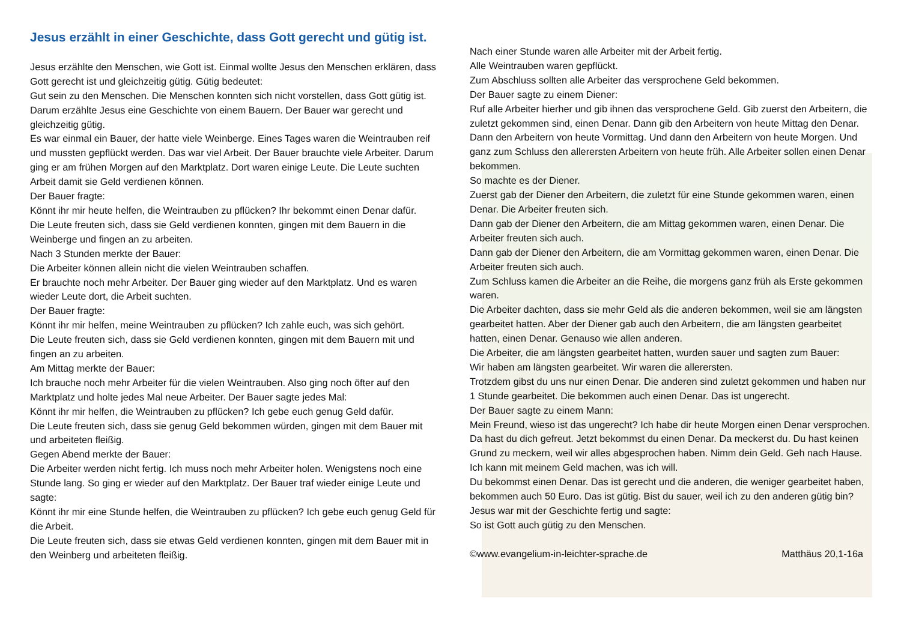Jesus erzählt in einer Geschichte, dass Gott gerecht und gütig ist.
Jesus erzählte den Menschen, wie Gott ist. Einmal wollte Jesus den Menschen erklären, dass Gott gerecht ist und gleichzeitig gütig. Gütig bedeutet:
Gut sein zu den Menschen. Die Menschen konnten sich nicht vorstellen, dass Gott gütig ist. Darum erzählte Jesus eine Geschichte von einem Bauern. Der Bauer war gerecht und gleichzeitig gütig.
Es war einmal ein Bauer, der hatte viele Weinberge. Eines Tages waren die Weintrauben reif und mussten gepflückt werden. Das war viel Arbeit. Der Bauer brauchte viele Arbeiter. Darum ging er am frühen Morgen auf den Marktplatz. Dort waren einige Leute. Die Leute suchten Arbeit damit sie Geld verdienen können.
Der Bauer fragte:
Könnt ihr mir heute helfen, die Weintrauben zu pflücken? Ihr bekommt einen Denar dafür.
Die Leute freuten sich, dass sie Geld verdienen konnten, gingen mit dem Bauern in die Weinberge und fingen an zu arbeiten.
Nach 3 Stunden merkte der Bauer:
Die Arbeiter können allein nicht die vielen Weintrauben schaffen.
Er brauchte noch mehr Arbeiter. Der Bauer ging wieder auf den Marktplatz. Und es waren wieder Leute dort, die Arbeit suchten.
Der Bauer fragte:
Könnt ihr mir helfen, meine Weintrauben zu pflücken? Ich zahle euch, was sich gehört.
Die Leute freuten sich, dass sie Geld verdienen konnten, gingen mit dem Bauern mit und fingen an zu arbeiten.
Am Mittag merkte der Bauer:
Ich brauche noch mehr Arbeiter für die vielen Weintrauben. Also ging noch öfter auf den Marktplatz und holte jedes Mal neue Arbeiter. Der Bauer sagte jedes Mal:
Könnt ihr mir helfen, die Weintrauben zu pflücken? Ich gebe euch genug Geld dafür.
Die Leute freuten sich, dass sie genug Geld bekommen würden, gingen mit dem Bauer mit und arbeiteten fleißig.
Gegen Abend merkte der Bauer:
Die Arbeiter werden nicht fertig. Ich muss noch mehr Arbeiter holen. Wenigstens noch eine Stunde lang. So ging er wieder auf den Marktplatz. Der Bauer traf wieder einige Leute und sagte:
Könnt ihr mir eine Stunde helfen, die Weintrauben zu pflücken? Ich gebe euch genug Geld für die Arbeit.
Die Leute freuten sich, dass sie etwas Geld verdienen konnten, gingen mit dem Bauer mit in den Weinberg und arbeiteten fleißig.
Nach einer Stunde waren alle Arbeiter mit der Arbeit fertig.
Alle Weintrauben waren gepflückt.
Zum Abschluss sollten alle Arbeiter das versprochene Geld bekommen.
Der Bauer sagte zu einem Diener:
Ruf alle Arbeiter hierher und gib ihnen das versprochene Geld. Gib zuerst den Arbeitern, die zuletzt gekommen sind, einen Denar. Dann gib den Arbeitern von heute Mittag den Denar. Dann den Arbeitern von heute Vormittag. Und dann den Arbeitern von heute Morgen. Und ganz zum Schluss den allerersten Arbeitern von heute früh. Alle Arbeiter sollen einen Denar bekommen.
So machte es der Diener.
Zuerst gab der Diener den Arbeitern, die zuletzt für eine Stunde gekommen waren, einen Denar. Die Arbeiter freuten sich.
Dann gab der Diener den Arbeitern, die am Mittag gekommen waren, einen Denar. Die Arbeiter freuten sich auch.
Dann gab der Diener den Arbeitern, die am Vormittag gekommen waren, einen Denar. Die Arbeiter freuten sich auch.
Zum Schluss kamen die Arbeiter an die Reihe, die morgens ganz früh als Erste gekommen waren.
Die Arbeiter dachten, dass sie mehr Geld als die anderen bekommen, weil sie am längsten gearbeitet hatten. Aber der Diener gab auch den Arbeitern, die am längsten gearbeitet hatten, einen Denar. Genauso wie allen anderen.
Die Arbeiter, die am längsten gearbeitet hatten, wurden sauer und sagten zum Bauer:
Wir haben am längsten gearbeitet. Wir waren die allerersten.
Trotzdem gibst du uns nur einen Denar. Die anderen sind zuletzt gekommen und haben nur 1 Stunde gearbeitet. Die bekommen auch einen Denar. Das ist ungerecht.
Der Bauer sagte zu einem Mann:
Mein Freund, wieso ist das ungerecht? Ich habe dir heute Morgen einen Denar versprochen. Da hast du dich gefreut. Jetzt bekommst du einen Denar. Da meckerst du. Du hast keinen Grund zu meckern, weil wir alles abgesprochen haben. Nimm dein Geld. Geh nach Hause. Ich kann mit meinem Geld machen, was ich will.
Du bekommst einen Denar. Das ist gerecht und die anderen, die weniger gearbeitet haben, bekommen auch 50 Euro. Das ist gütig. Bist du sauer, weil ich zu den anderen gütig bin?
Jesus war mit der Geschichte fertig und sagte:
So ist Gott auch gütig zu den Menschen.
©www.evangelium-in-leichter-sprache.de Matthäus 20,1-16a